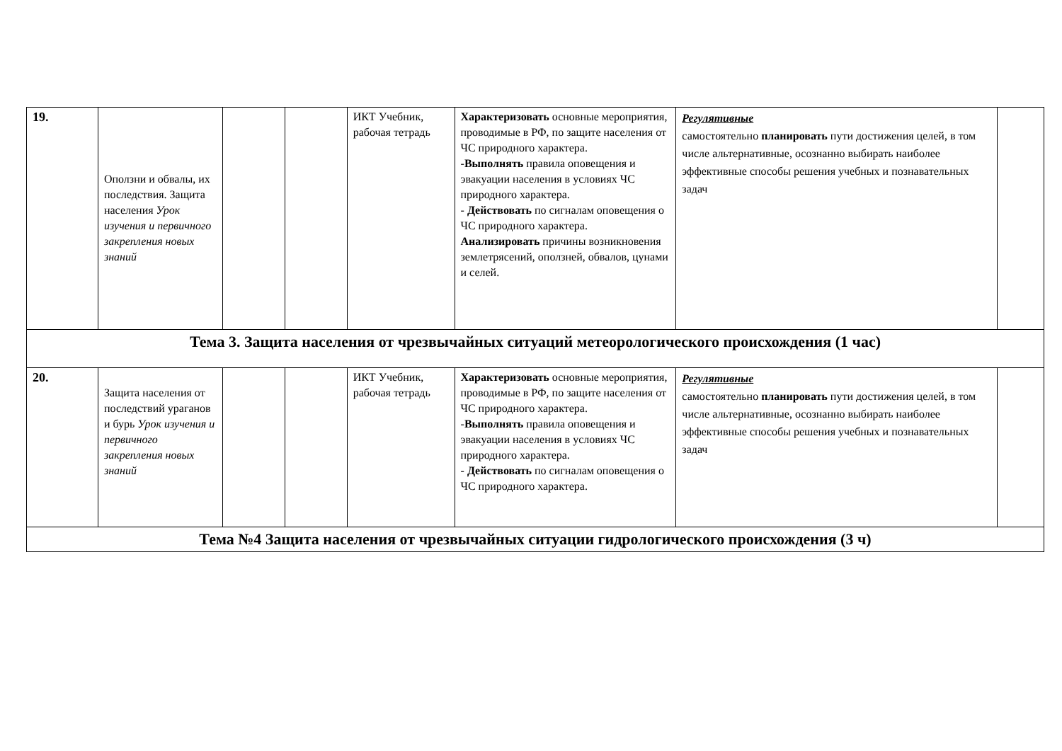| 19. | Оползни и обвалы, их последствия. Защита населения Урок изучения и первичного закрепления новых знаний | | | ИКТ Учебник, рабочая тетрадь | Характеризовать основные мероприятия, проводимые в РФ, по защите населения от ЧС природного характера. - Выполнять правила оповещения и эвакуации населения в условиях ЧС природного характера. - Действовать по сигналам оповещения о ЧС природного характера. Анализировать причины возникновения землетрясений, оползней, обвалов, цунами и селей. | Регулятивные самостоятельно планировать пути достижения целей, в том числе альтернативные, осознанно выбирать наиболее эффективные способы решения учебных и познавательных задач | |
| Тема 3. Защита населения от чрезвычайных ситуаций метеорологического происхождения (1 час) | | | | | | | |
| 20. | Защита населения от последствий ураганов и бурь Урок изучения и первичного закрепления новых знаний | | | ИКТ Учебник, рабочая тетрадь | Характеризовать основные мероприятия, проводимые в РФ, по защите населения от ЧС природного характера. - Выполнять правила оповещения и эвакуации населения в условиях ЧС природного характера. - Действовать по сигналам оповещения о ЧС природного характера. | Регулятивные самостоятельно планировать пути достижения целей, в том числе альтернативные, осознанно выбирать наиболее эффективные способы решения учебных и познавательных задач | |
| Тема №4 Защита населения от чрезвычайных ситуации гидрологического происхождения (3 ч) | | | | | | | |